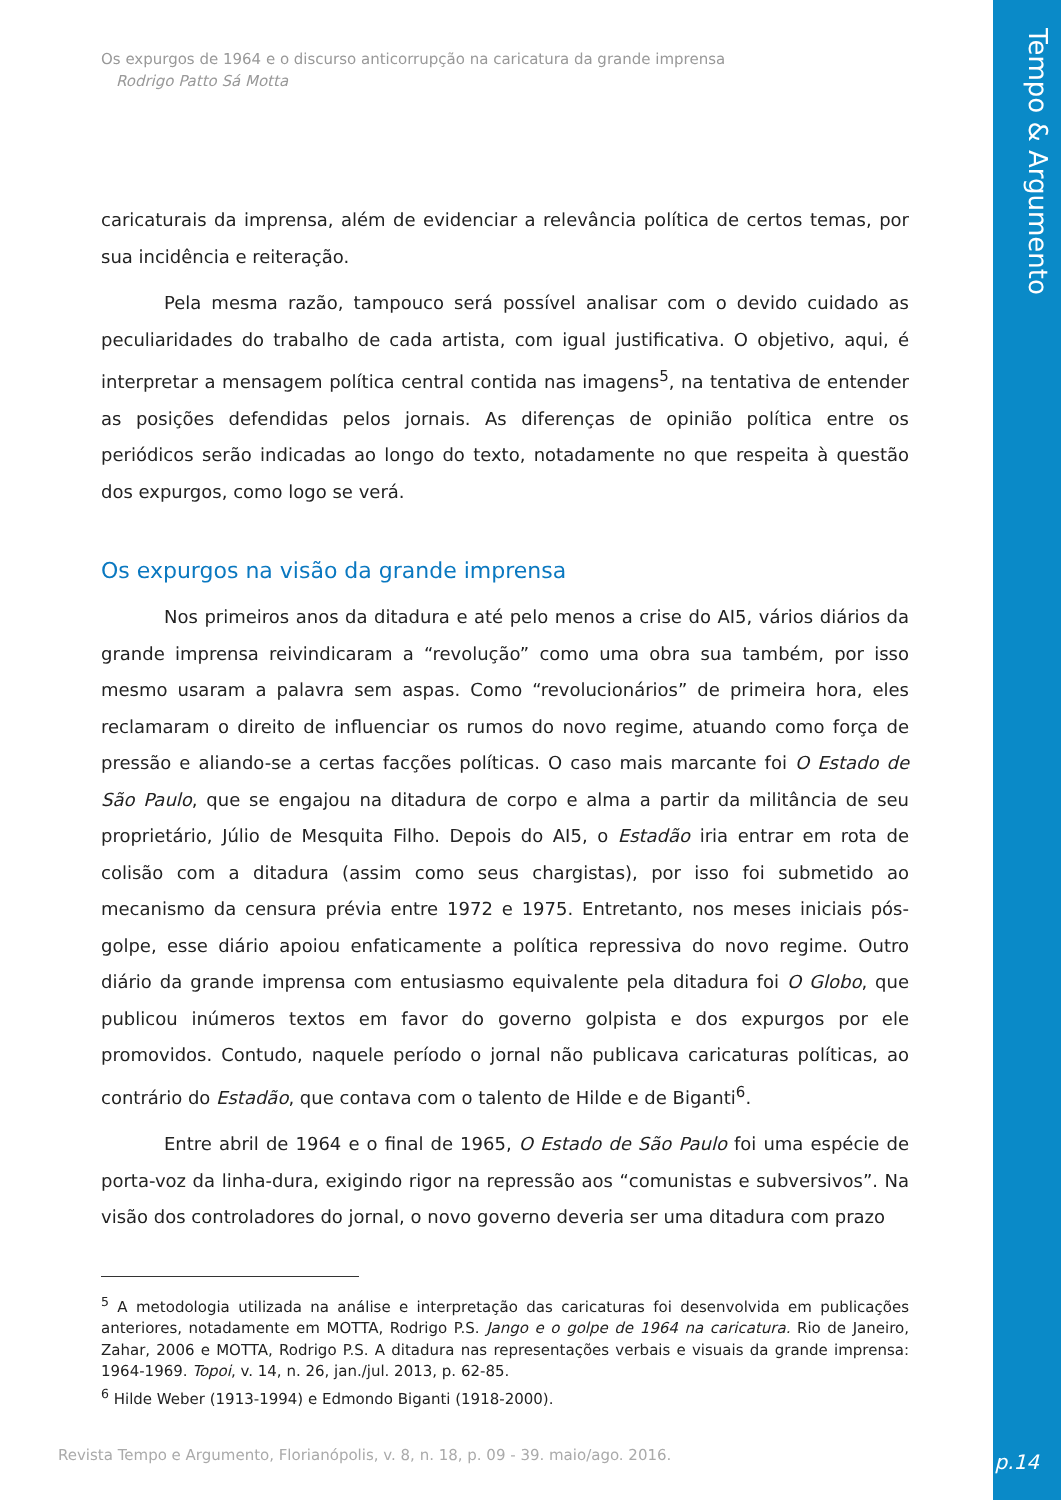Tempo & Argumento
p.14
Os expurgos de 1964 e o discurso anticorrupção na caricatura da grande imprensa
Rodrigo Patto Sá Motta
caricaturais da imprensa, além de evidenciar a relevância política de certos temas, por sua incidência e reiteração.
Pela mesma razão, tampouco será possível analisar com o devido cuidado as peculiaridades do trabalho de cada artista, com igual justificativa. O objetivo, aqui, é interpretar a mensagem política central contida nas imagens<sup>5</sup>, na tentativa de entender as posições defendidas pelos jornais. As diferenças de opinião política entre os periódicos serão indicadas ao longo do texto, notadamente no que respeita à questão dos expurgos, como logo se verá.
Os expurgos na visão da grande imprensa
Nos primeiros anos da ditadura e até pelo menos a crise do AI5, vários diários da grande imprensa reivindicaram a “revolução” como uma obra sua também, por isso mesmo usaram a palavra sem aspas. Como “revolucionários” de primeira hora, eles reclamaram o direito de influenciar os rumos do novo regime, atuando como força de pressão e aliando-se a certas facções políticas. O caso mais marcante foi O Estado de São Paulo, que se engajou na ditadura de corpo e alma a partir da militância de seu proprietário, Júlio de Mesquita Filho. Depois do AI5, o Estadão iria entrar em rota de colisão com a ditadura (assim como seus chargistas), por isso foi submetido ao mecanismo da censura prévia entre 1972 e 1975. Entretanto, nos meses iniciais pós-golpe, esse diário apoiou enfaticamente a política repressiva do novo regime. Outro diário da grande imprensa com entusiasmo equivalente pela ditadura foi O Globo, que publicou inúmeros textos em favor do governo golpista e dos expurgos por ele promovidos. Contudo, naquele período o jornal não publicava caricaturas políticas, ao contrário do Estadão, que contava com o talento de Hilde e de Biganti<sup>6</sup>.
Entre abril de 1964 e o final de 1965, O Estado de São Paulo foi uma espécie de porta-voz da linha-dura, exigindo rigor na repressão aos “comunistas e subversivos”. Na visão dos controladores do jornal, o novo governo deveria ser uma ditadura com prazo
<sup>5</sup> A metodologia utilizada na análise e interpretação das caricaturas foi desenvolvida em publicações anteriores, notadamente em MOTTA, Rodrigo P.S. Jango e o golpe de 1964 na caricatura. Rio de Janeiro, Zahar, 2006 e MOTTA, Rodrigo P.S. A ditadura nas representações verbais e visuais da grande imprensa: 1964-1969. Topoi, v. 14, n. 26, jan./jul. 2013, p. 62-85.
<sup>6</sup> Hilde Weber (1913-1994) e Edmondo Biganti (1918-2000).
Revista Tempo e Argumento, Florianópolis, v. 8, n. 18, p. 09 - 39. maio/ago. 2016.